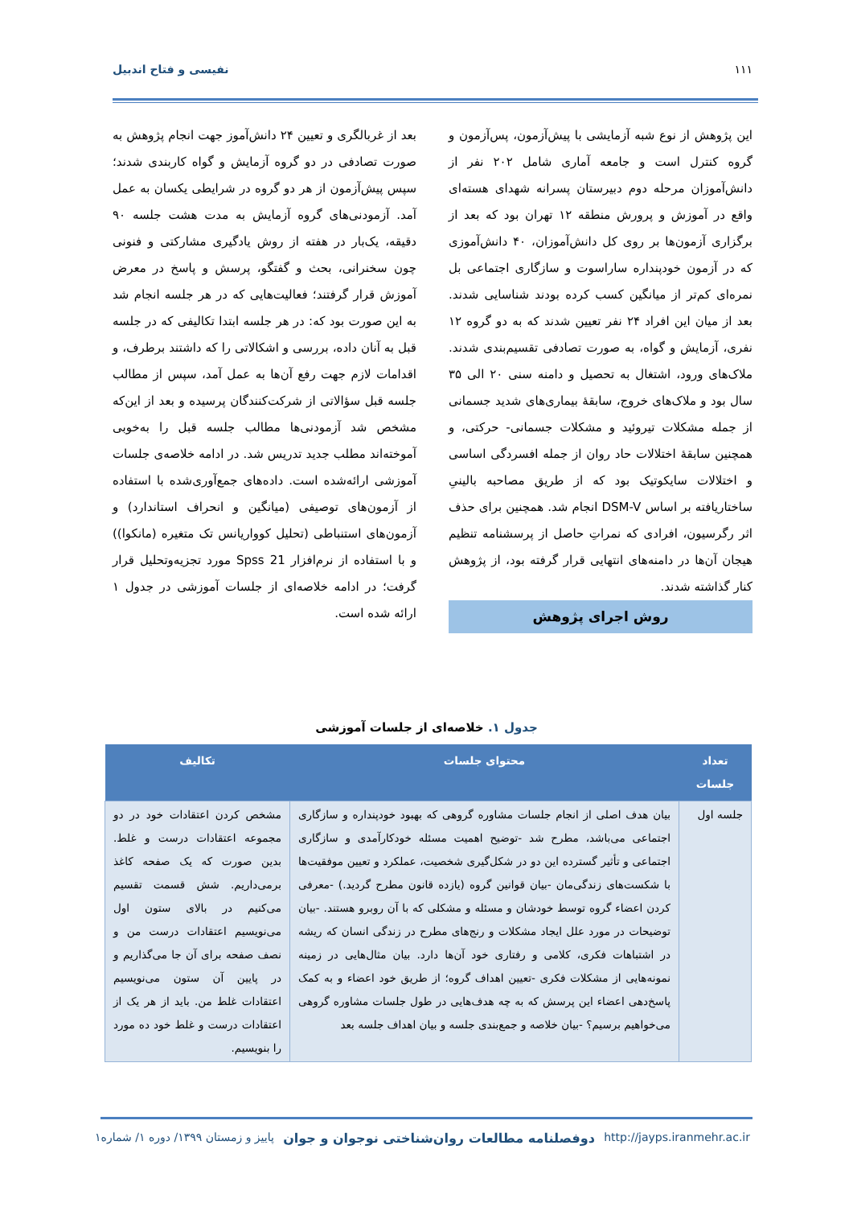۱۱۱ نفیسی و فتاح اندبیل
این پژوهش از نوع شبه آزمایشی با پیش‌آزمون، پس‌آزمون و گروه کنترل است و جامعه آماری شامل ۲۰۲ نفر از دانش‌آموزان مرحله دوم دبیرستان پسرانه شهدای هسته‌ای واقع در آموزش و پرورش منطقه ۱۲ تهران بود که بعد از برگزاری آزمون‌ها بر روی کل دانش‌آموزان، ۴۰ دانش‌آموزی که در آزمون خودپنداره ساراسوت و سازگاری اجتماعی بل نمره‌ای کم‌تر از میانگین کسب کرده بودند شناسایی شدند. بعد از میان این افراد ۲۴ نفر تعیین شدند که به دو گروه ۱۲ نفری، آزمایش و گواه، به صورت تصادفی تقسیم‌بندی شدند. ملاک‌های ورود، اشتغال به تحصیل و دامنه سنی ۲۰ الی ۳۵ سال بود و ملاک‌های خروج، سابقهٔ بیماری‌های شدید جسمانی از جمله مشکلات تیروئید و مشکلات جسمانی- حرکتی، و همچنین سابقهٔ اختلالات حاد روان از جمله افسردگی اساسی و اختلالات سایکوتیک بود که از طریق مصاحبه بالینیِ ساختاریافته بر اساس DSM-V انجام شد. همچنین برای حذف اثر رگرسیون، افرادی که نمراتِ حاصل از پرسشنامه تنظیم هیجان آن‌ها در دامنه‌های انتهایی قرار گرفته بود، از پژوهش کنار گذاشته شدند.
روش اجرای پژوهش
بعد از غربالگری و تعیین ۲۴ دانش‌آموز جهت انجام پژوهش به صورت تصادفی در دو گروه آزمایش و گواه کاربندی شدند؛ سپس پیش‌آزمون از هر دو گروه در شرایطی یکسان به عمل آمد. آزمودنی‌های گروه آزمایش به مدت هشت جلسه ۹۰ دقیقه، یک‌بار در هفته از روش یادگیری مشارکتی و فنونی چون سخنرانی، بحث و گفتگو، پرسش و پاسخ در معرض آموزش قرار گرفتند؛ فعالیت‌هایی که در هر جلسه انجام شد به این صورت بود که: در هر جلسه ابتدا تکالیفی که در جلسه قبل به آنان داده، بررسی و اشکالاتی را که داشتند برطرف، و اقدامات لازم جهت رفع آن‌ها به عمل آمد، سپس از مطالب جلسه قبل سؤالاتی از شرکت‌کنندگان پرسیده و بعد از این‌که مشخص شد آزمودنی‌ها مطالب جلسه قبل را به‌خوبی آموخته‌اند مطلب جدید تدریس شد. در ادامه خلاصه‌ی جلسات آموزشی ارائه‌شده است. داده‌های جمع‌آوری‌شده با استفاده از آزمون‌های توصیفی (میانگین و انحراف استاندارد) و آزمون‌های استنباطی (تحلیل کوواریانس تک متغیره (مانکوا)) و با استفاده از نرم‌افزار Spss 21 مورد تجزیه‌وتحلیل قرار گرفت؛ در ادامه خلاصه‌ای از جلسات آموزشی در جدول ۱ ارائه شده است.
جدول ۱. خلاصه‌ای از جلسات آموزشی
| تعداد جلسات | محتوای جلسات | تکالیف |
| --- | --- | --- |
| جلسه اول | بیان هدف اصلی از انجام جلسات مشاوره گروهی که بهبود خودپنداره و سازگاری اجتماعی می‌باشد، مطرح شد -توضیح اهمیت مسئله خودکارآمدی و سازگاری اجتماعی و تأثیر گسترده این دو در شکل‌گیری شخصیت، عملکرد و تعیین موفقیت‌ها با شکست‌های زندگی‌مان -بیان قوانین گروه (یازده قانون مطرح گردید.) -معرفی کردن اعضاء گروه توسط خودشان و مسئله و مشکلی که با آن روبرو هستند. -بیان توضیحات در مورد علل ایجاد مشکلات و رنج‌های مطرح در زندگی انسان که ریشه در اشتباهات فکری، کلامی و رفتاری خود آن‌ها دارد. بیان مثال‌هایی در زمینه نمونه‌هایی از مشکلات فکری -تعیین اهداف گروه؛ از طریق خود اعضاء و به کمک پاسخ‌دهی اعضاء این پرسش که به چه هدف‌هایی در طول جلسات مشاوره گروهی می‌خواهیم برسیم؟ -بیان خلاصه و جمع‌بندی جلسه و بیان اهداف جلسه بعد | مشخص کردن اعتقادات خود در دو مجموعه اعتقادات درست و غلط. بدین صورت که یک صفحه کاغذ برمی‌داریم. شش قسمت تقسیم می‌کنیم در بالای ستون اول می‌نویسیم اعتقادات درست من و نصف صفحه برای آن جا می‌گذاریم و در پایین آن ستون می‌نویسیم اعتقادات غلط من. باید از هر یک از اعتقادات درست و غلط خود ده مورد را بنویسیم. |
http://jayps.iranmehr.ac.ir دوفصلنامه مطالعات روان‌شناختی نوجوان و جوان پاییز و زمستان ۱۳۹۹/ دوره ۱/ شماره۱